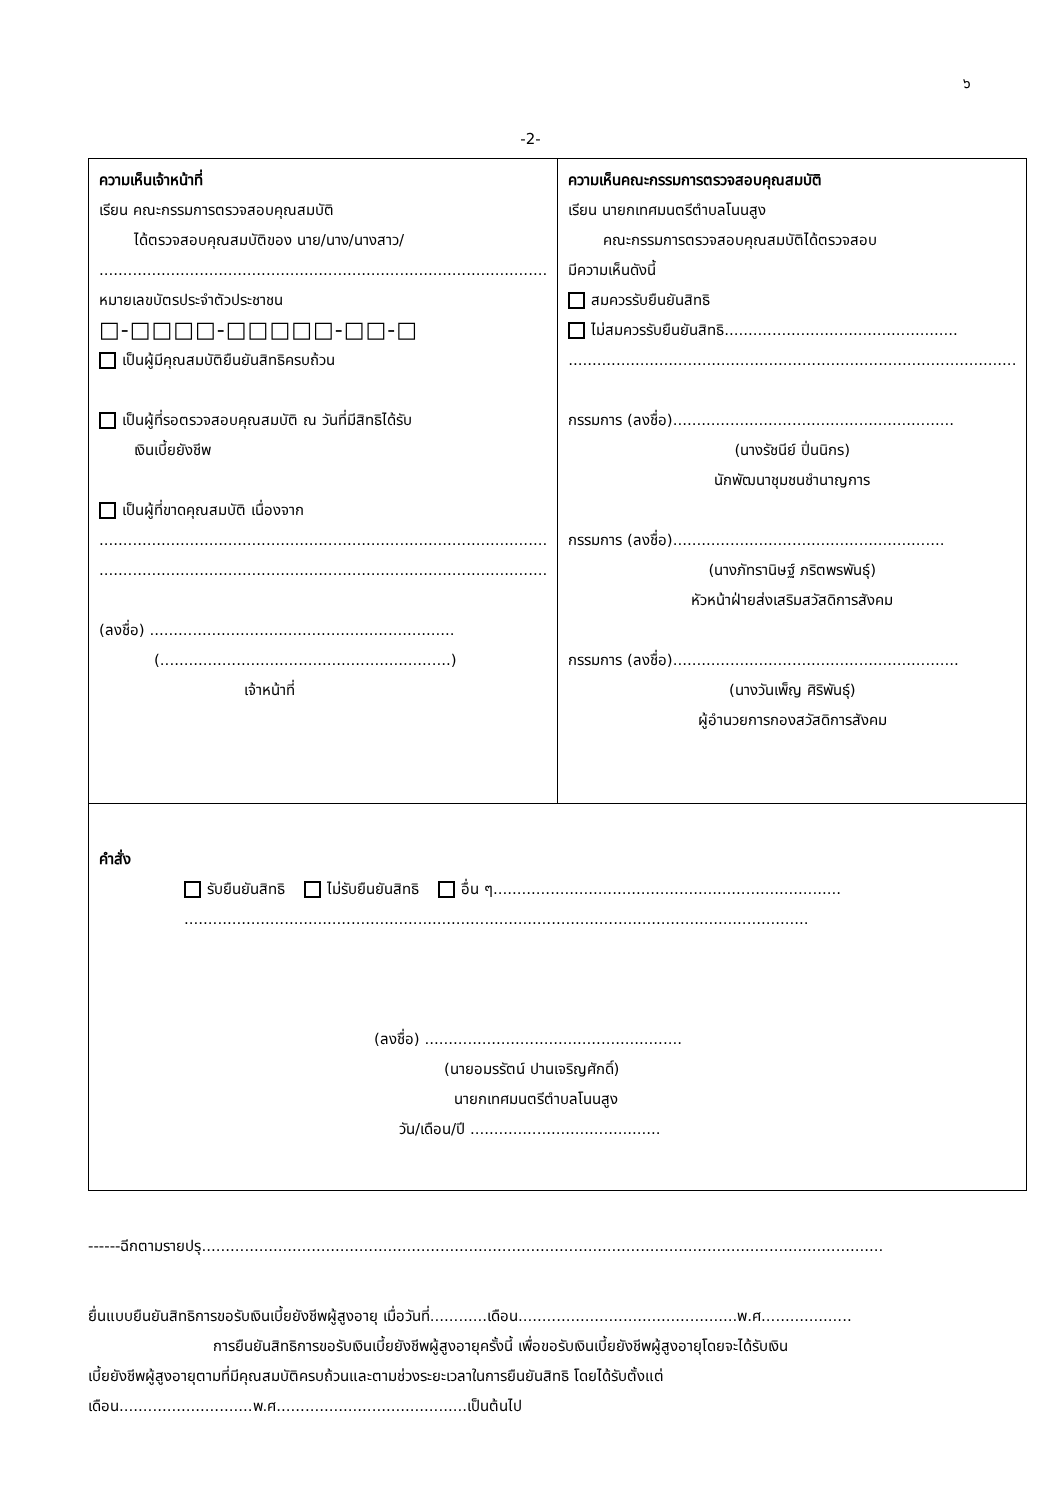๖
-2-
| ความเห็นเจ้าหน้าที่ เรียน คณะกรรมการตรวจสอบคุณสมบัติ ได้ตรวจสอบคุณสมบัติของ นาย/นาง/นางสาว/ .............................................................................................. หมายเลขบัตรประจำตัวประชาชน □-□□□□-□□□□□-□□-□ เป็นผู้มีคุณสมบัติยืนยันสิทธิครบถ้วน เป็นผู้ที่รอตรวจสอบคุณสมบัติ ณ วันที่มีสิทธิได้รับ เงินเบี้ยยังชีพ เป็นผู้ที่ขาดคุณสมบัติ เนื่องจาก .............................................................................................. .............................................................................................. (ลงชื่อ) ................................................................ (.............................................................) เจ้าหน้าที่ | ความเห็นคณะกรรมการตรวจสอบคุณสมบัติ เรียน นายกเทศมนตรีตำบลโนนสูง คณะกรรมการตรวจสอบคุณสมบัติได้ตรวจสอบ มีความเห็นดังนี้ สมควรรับยืนยันสิทธิ ไม่สมควรรับยืนยันสิทธิ................................................. .............................................................................................. กรรมการ (ลงชื่อ)........................................................... (นางรัชนีย์ ปิ่นนิกร) นักพัฒนาชุมชนชำนาญการ กรรมการ (ลงชื่อ)......................................................... (นางภัทรานิษฐ์ ภริตพรพันธุ์) หัวหน้าฝ่ายส่งเสริมสวัสดิการสังคม กรรมการ (ลงชื่อ)............................................................ (นางวันเพ็ญ ศิริพันธุ์) ผู้อำนวยการกองสวัสดิการสังคม |
| คำสั่ง รับยืนยันสิทธิ ไม่รับยืนยันสิทธิ อื่น ๆ......................................................................... ................................................................................................................................... (ลงชื่อ) ...................................................... (นายอมรรัตน์ ปานเจริญศักดิ์) นายกเทศมนตรีตำบลโนนสูง วัน/เดือน/ปี ........................................ | |
------ฉีกตามรายปรุ...............................................................................................................................................
ยื่นแบบยืนยันสิทธิการขอรับเงินเบี้ยยังชีพผู้สูงอายุ เมื่อวันที่............เดือน..............................................พ.ศ...................
การยืนยันสิทธิการขอรับเงินเบี้ยยังชีพผู้สูงอายุครั้งนี้ เพื่อขอรับเงินเบี้ยยังชีพผู้สูงอายุโดยจะได้รับเงิน
เบี้ยยังชีพผู้สูงอายุตามที่มีคุณสมบัติครบถ้วนและตามช่วงระยะเวลาในการยืนยันสิทธิ โดยได้รับตั้งแต่
เดือน............................พ.ศ........................................เป็นต้นไป